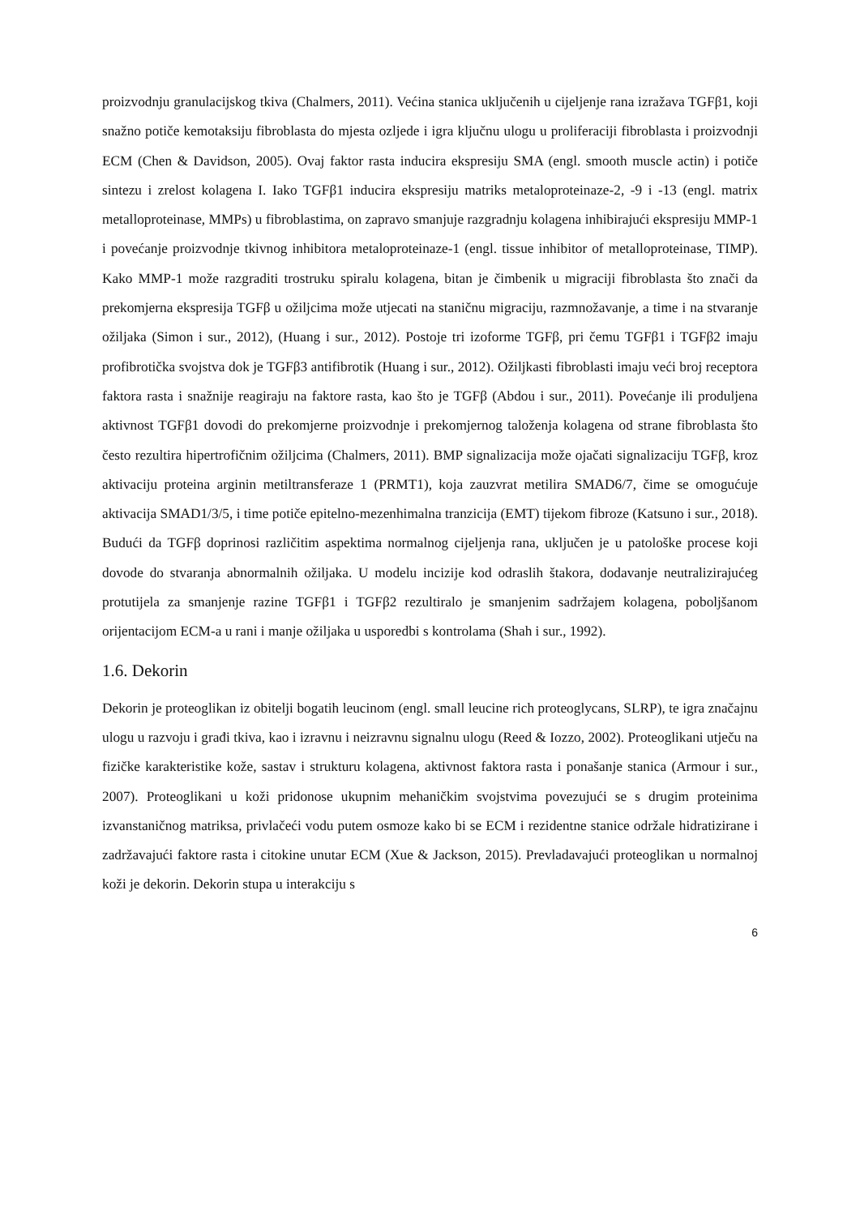proizvodnju granulacijskog tkiva (Chalmers, 2011). Većina stanica uključenih u cijeljenje rana izražava TGFβ1, koji snažno potiče kemotaksiju fibroblasta do mjesta ozljede i igra ključnu ulogu u proliferaciji fibroblasta i proizvodnji ECM (Chen & Davidson, 2005). Ovaj faktor rasta inducira ekspresiju SMA (engl. smooth muscle actin) i potiče sintezu i zrelost kolagena I. Iako TGFβ1 inducira ekspresiju matriks metaloproteinaze-2, -9 i -13 (engl. matrix metalloproteinase, MMPs) u fibroblastima, on zapravo smanjuje razgradnju kolagena inhibirajući ekspresiju MMP-1 i povećanje proizvodnje tkivnog inhibitora metaloproteinaze-1 (engl. tissue inhibitor of metalloproteinase, TIMP). Kako MMP-1 može razgraditi trostruku spiralu kolagena, bitan je čimbenik u migraciji fibroblasta što znači da prekomjerna ekspresija TGFβ u ožiljcima može utjecati na staničnu migraciju, razmnožavanje, a time i na stvaranje ožiljaka (Simon i sur., 2012), (Huang i sur., 2012). Postoje tri izoforme TGFβ, pri čemu TGFβ1 i TGFβ2 imaju profibrotička svojstva dok je TGFβ3 antifibrotik (Huang i sur., 2012). Ožiljkasti fibroblasti imaju veći broj receptora faktora rasta i snažnije reagiraju na faktore rasta, kao što je TGFβ (Abdou i sur., 2011). Povećanje ili produljena aktivnost TGFβ1 dovodi do prekomjerne proizvodnje i prekomjernog taloženja kolagena od strane fibroblasta što često rezultira hipertrofičnim ožiljcima (Chalmers, 2011). BMP signalizacija može ojačati signalizaciju TGFβ, kroz aktivaciju proteina arginin metiltransferaze 1 (PRMT1), koja zauzvrat metilira SMAD6/7, čime se omogućuje aktivacija SMAD1/3/5, i time potiče epitelno-mezenhimalna tranzicija (EMT) tijekom fibroze (Katsuno i sur., 2018). Budući da TGFβ doprinosi različitim aspektima normalnog cijeljenja rana, uključen je u patološke procese koji dovode do stvaranja abnormalnih ožiljaka. U modelu incizije kod odraslih štakora, dodavanje neutralizirajućeg protutijela za smanjenje razine TGFβ1 i TGFβ2 rezultiralo je smanjenim sadržajem kolagena, poboljšanom orijentacijom ECM-a u rani i manje ožiljaka u usporedbi s kontrolama (Shah i sur., 1992).
1.6. Dekorin
Dekorin je proteoglikan iz obitelji bogatih leucinom (engl. small leucine rich proteoglycans, SLRP), te igra značajnu ulogu u razvoju i građi tkiva, kao i izravnu i neizravnu signalnu ulogu (Reed & Iozzo, 2002). Proteoglikani utječu na fizičke karakteristike kože, sastav i strukturu kolagena, aktivnost faktora rasta i ponašanje stanica (Armour i sur., 2007). Proteoglikani u koži pridonose ukupnim mehaničkim svojstvima povezujući se s drugim proteinima izvanstaničnog matriksa, privlačeći vodu putem osmoze kako bi se ECM i rezidentne stanice održale hidratizirane i zadržavajući faktore rasta i citokine unutar ECM (Xue & Jackson, 2015). Prevladavajući proteoglikan u normalnoj koži je dekorin. Dekorin stupa u interakciju s
6